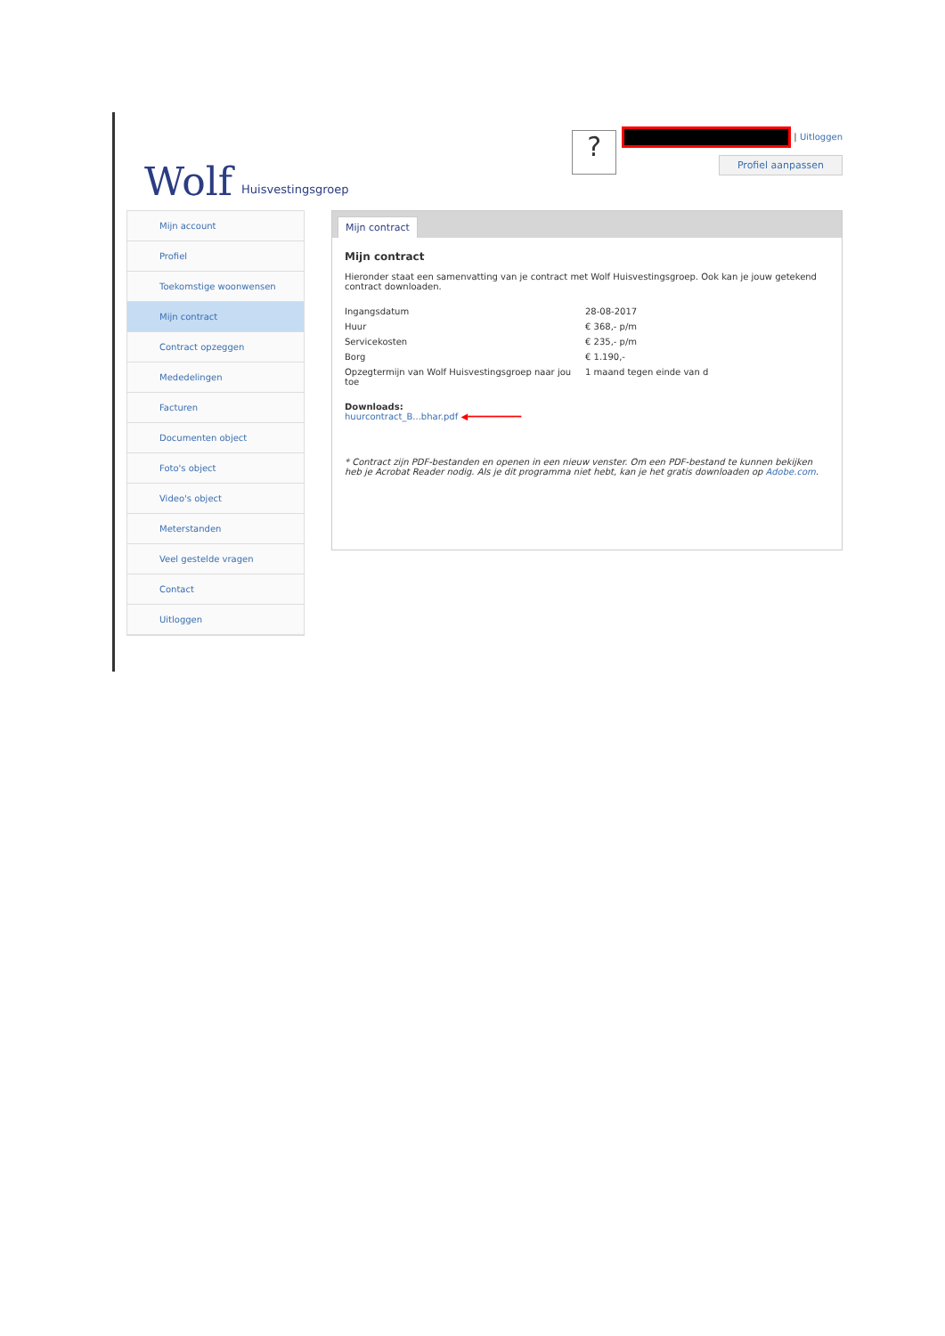Wolf Huisvestingsgroep
?
| Uitloggen
Profiel aanpassen
Mijn account
Profiel
Toekomstige woonwensen
Mijn contract
Contract opzeggen
Mededelingen
Facturen
Documenten object
Foto's object
Video's object
Meterstanden
Veel gestelde vragen
Contact
Uitloggen
Mijn contract
Mijn contract
Hieronder staat een samenvatting van je contract met Wolf Huisvestingsgroep. Ook kan je jouw getekend contract downloaden.
| Ingangsdatum | 28-08-2017 |
| Huur | € 368,- p/m |
| Servicekosten | € 235,- p/m |
| Borg | € 1.190,- |
| Opzegtermijn van Wolf Huisvestingsgroep naar jou toe | 1 maand tegen einde van d |
Downloads:
huurcontract_B...bhar.pdf ◀━━━━━━━━━━
* Contract zijn PDF-bestanden en openen in een nieuw venster. Om een PDF-bestand te kunnen bekijken heb je Acrobat Reader nodig. Als je dit programma niet hebt, kan je het gratis downloaden op Adobe.com.